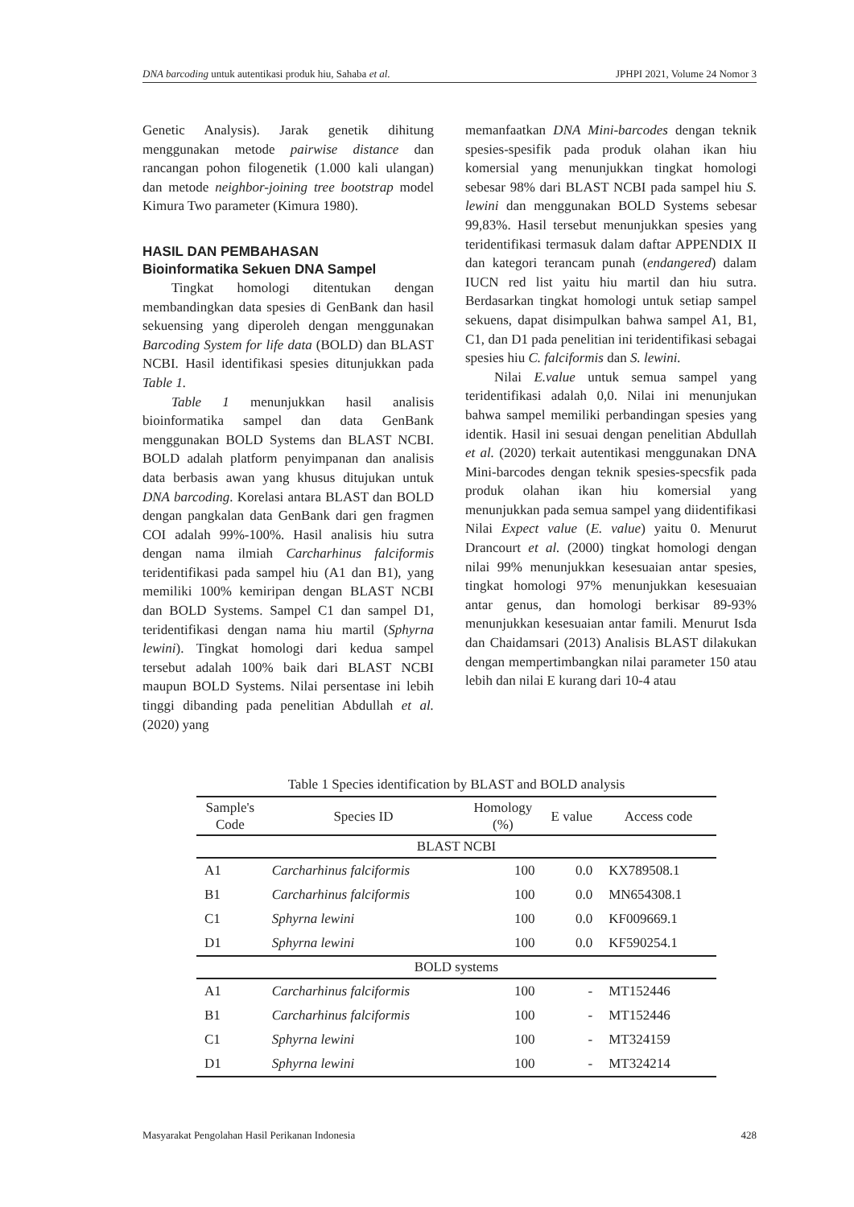DNA barcoding untuk autentikasi produk hiu, Sahaba et al. JPHPI 2021, Volume 24 Nomor 3
Genetic Analysis). Jarak genetik dihitung menggunakan metode pairwise distance dan rancangan pohon filogenetik (1.000 kali ulangan) dan metode neighbor-joining tree bootstrap model Kimura Two parameter (Kimura 1980).
HASIL DAN PEMBAHASAN
Bioinformatika Sekuen DNA Sampel
Tingkat homologi ditentukan dengan membandingkan data spesies di GenBank dan hasil sekuensing yang diperoleh dengan menggunakan Barcoding System for life data (BOLD) dan BLAST NCBI. Hasil identifikasi spesies ditunjukkan pada Table 1.
Table 1 menunjukkan hasil analisis bioinformatika sampel dan data GenBank menggunakan BOLD Systems dan BLAST NCBI. BOLD adalah platform penyimpanan dan analisis data berbasis awan yang khusus ditujukan untuk DNA barcoding. Korelasi antara BLAST dan BOLD dengan pangkalan data GenBank dari gen fragmen COI adalah 99%-100%. Hasil analisis hiu sutra dengan nama ilmiah Carcharhinus falciformis teridentifikasi pada sampel hiu (A1 dan B1), yang memiliki 100% kemiripan dengan BLAST NCBI dan BOLD Systems. Sampel C1 dan sampel D1, teridentifikasi dengan nama hiu martil (Sphyrna lewini). Tingkat homologi dari kedua sampel tersebut adalah 100% baik dari BLAST NCBI maupun BOLD Systems. Nilai persentase ini lebih tinggi dibanding pada penelitian Abdullah et al. (2020) yang
memanfaatkan DNA Mini-barcodes dengan teknik spesies-spesifik pada produk olahan ikan hiu komersial yang menunjukkan tingkat homologi sebesar 98% dari BLAST NCBI pada sampel hiu S. lewini dan menggunakan BOLD Systems sebesar 99,83%. Hasil tersebut menunjukkan spesies yang teridentifikasi termasuk dalam daftar APPENDIX II dan kategori terancam punah (endangered) dalam IUCN red list yaitu hiu martil dan hiu sutra. Berdasarkan tingkat homologi untuk setiap sampel sekuens, dapat disimpulkan bahwa sampel A1, B1, C1, dan D1 pada penelitian ini teridentifikasi sebagai spesies hiu C. falciformis dan S. lewini.
Nilai E.value untuk semua sampel yang teridentifikasi adalah 0,0. Nilai ini menunjukan bahwa sampel memiliki perbandingan spesies yang identik. Hasil ini sesuai dengan penelitian Abdullah et al. (2020) terkait autentikasi menggunakan DNA Mini-barcodes dengan teknik spesies-specsfik pada produk olahan ikan hiu komersial yang menunjukkan pada semua sampel yang diidentifikasi Nilai Expect value (E. value) yaitu 0. Menurut Drancourt et al. (2000) tingkat homologi dengan nilai 99% menunjukkan kesesuaian antar spesies, tingkat homologi 97% menunjukkan kesesuaian antar genus, dan homologi berkisar 89-93% menunjukkan kesesuaian antar famili. Menurut Isda dan Chaidamsari (2013) Analisis BLAST dilakukan dengan mempertimbangkan nilai parameter 150 atau lebih dan nilai E kurang dari 10-4 atau
Table 1 Species identification by BLAST and BOLD analysis
| Sample's Code | Species ID | Homology (%) | E value | Access code |
| --- | --- | --- | --- | --- |
| BLAST NCBI | | | | |
| A1 | Carcharhinus falciformis | 100 | 0.0 | KX789508.1 |
| B1 | Carcharhinus falciformis | 100 | 0.0 | MN654308.1 |
| C1 | Sphyrna lewini | 100 | 0.0 | KF009669.1 |
| D1 | Sphyrna lewini | 100 | 0.0 | KF590254.1 |
| BOLD systems | | | | |
| A1 | Carcharhinus falciformis | 100 | - | MT152446 |
| B1 | Carcharhinus falciformis | 100 | - | MT152446 |
| C1 | Sphyrna lewini | 100 | - | MT324159 |
| D1 | Sphyrna lewini | 100 | - | MT324214 |
Masyarakat Pengolahan Hasil Perikanan Indonesia 428